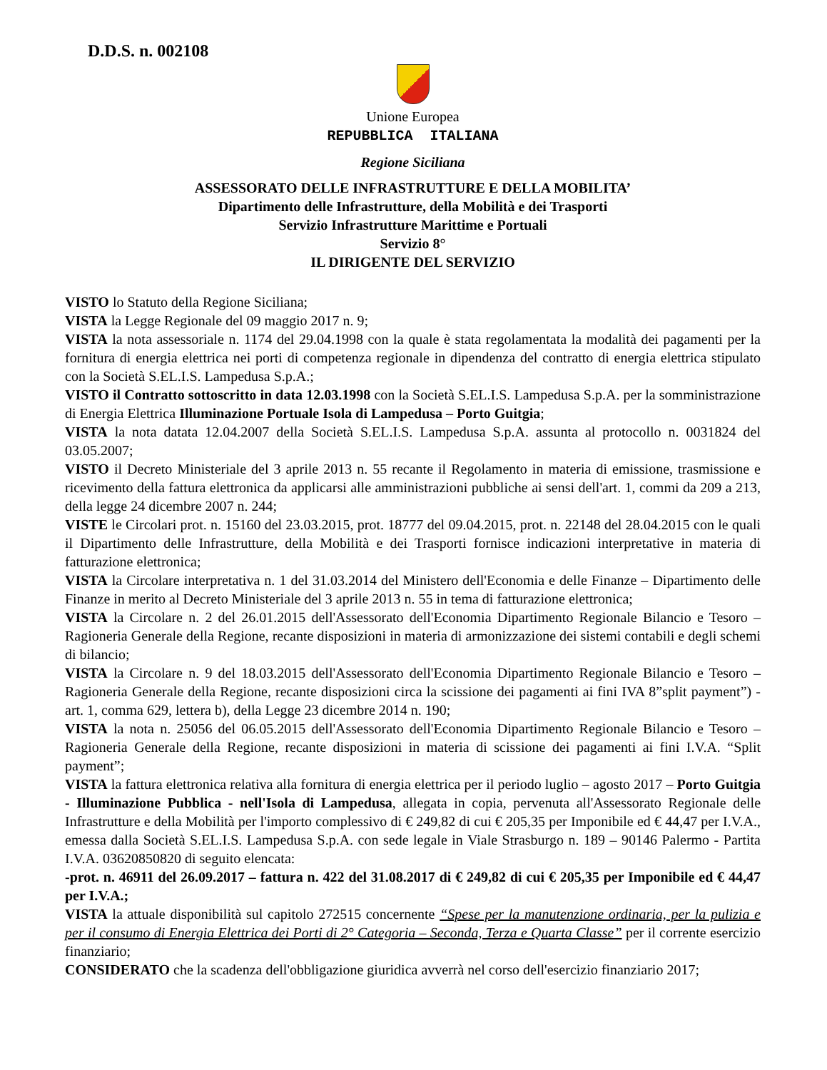D.D.S. n. 002108
Unione Europea
REPUBBLICA ITALIANA
Regione Siciliana
ASSESSORATO DELLE INFRASTRUTTURE E DELLA MOBILITA’
Dipartimento delle Infrastrutture, della Mobilità e dei Trasporti
Servizio Infrastrutture Marittime e Portuali
Servizio 8°
IL DIRIGENTE DEL SERVIZIO
VISTO lo Statuto della Regione Siciliana;
VISTA la Legge Regionale del 09 maggio 2017 n. 9;
VISTA la nota assessoriale n. 1174 del 29.04.1998 con la quale è stata regolamentata la modalità dei pagamenti per la fornitura di energia elettrica nei porti di competenza regionale in dipendenza del contratto di energia elettrica stipulato con la Società S.EL.I.S. Lampedusa S.p.A.;
VISTO il Contratto sottoscritto in data 12.03.1998 con la Società S.EL.I.S. Lampedusa S.p.A. per la somministrazione di Energia Elettrica Illuminazione Portuale Isola di Lampedusa – Porto Guitgia;
VISTA la nota datata 12.04.2007 della Società S.EL.I.S. Lampedusa S.p.A. assunta al protocollo n. 0031824 del 03.05.2007;
VISTO il Decreto Ministeriale del 3 aprile 2013 n. 55 recante il Regolamento in materia di emissione, trasmissione e ricevimento della fattura elettronica da applicarsi alle amministrazioni pubbliche ai sensi dell'art. 1, commi da 209 a 213, della legge 24 dicembre 2007 n. 244;
VISTE le Circolari prot. n. 15160 del 23.03.2015, prot. 18777 del 09.04.2015, prot. n. 22148 del 28.04.2015 con le quali il Dipartimento delle Infrastrutture, della Mobilità e dei Trasporti fornisce indicazioni interpretative in materia di fatturazione elettronica;
VISTA la Circolare interpretativa n. 1 del 31.03.2014 del Ministero dell'Economia e delle Finanze – Dipartimento delle Finanze in merito al Decreto Ministeriale del 3 aprile 2013 n. 55 in tema di fatturazione elettronica;
VISTA la Circolare n. 2 del 26.01.2015 dell'Assessorato dell'Economia Dipartimento Regionale Bilancio e Tesoro – Ragioneria Generale della Regione, recante disposizioni in materia di armonizzazione dei sistemi contabili e degli schemi di bilancio;
VISTA la Circolare n. 9 del 18.03.2015 dell'Assessorato dell'Economia Dipartimento Regionale Bilancio e Tesoro – Ragioneria Generale della Regione, recante disposizioni circa la scissione dei pagamenti ai fini IVA 8”split payment”) - art. 1, comma 629, lettera b), della Legge 23 dicembre 2014 n. 190;
VISTA la nota n. 25056 del 06.05.2015 dell'Assessorato dell'Economia Dipartimento Regionale Bilancio e Tesoro – Ragioneria Generale della Regione, recante disposizioni in materia di scissione dei pagamenti ai fini I.V.A. “Split payment”;
VISTA la fattura elettronica relativa alla fornitura di energia elettrica per il periodo luglio – agosto 2017 – Porto Guitgia - Illuminazione Pubblica - nell'Isola di Lampedusa, allegata in copia, pervenuta all'Assessorato Regionale delle Infrastrutture e della Mobilità per l'importo complessivo di € 249,82 di cui € 205,35 per Imponibile ed € 44,47 per I.V.A., emessa dalla Società S.EL.I.S. Lampedusa S.p.A. con sede legale in Viale Strasburgo n. 189 – 90146 Palermo - Partita I.V.A. 03620850820 di seguito elencata:
-prot. n. 46911 del 26.09.2017 – fattura n. 422 del 31.08.2017 di € 249,82 di cui € 205,35 per Imponibile ed € 44,47 per I.V.A.;
VISTA la attuale disponibilità sul capitolo 272515 concernente “Spese per la manutenzione ordinaria, per la pulizia e per il consumo di Energia Elettrica dei Porti di 2° Categoria – Seconda, Terza e Quarta Classe” per il corrente esercizio finanziario;
CONSIDERATO che la scadenza dell'obbligazione giuridica avverrà nel corso dell'esercizio finanziario 2017;